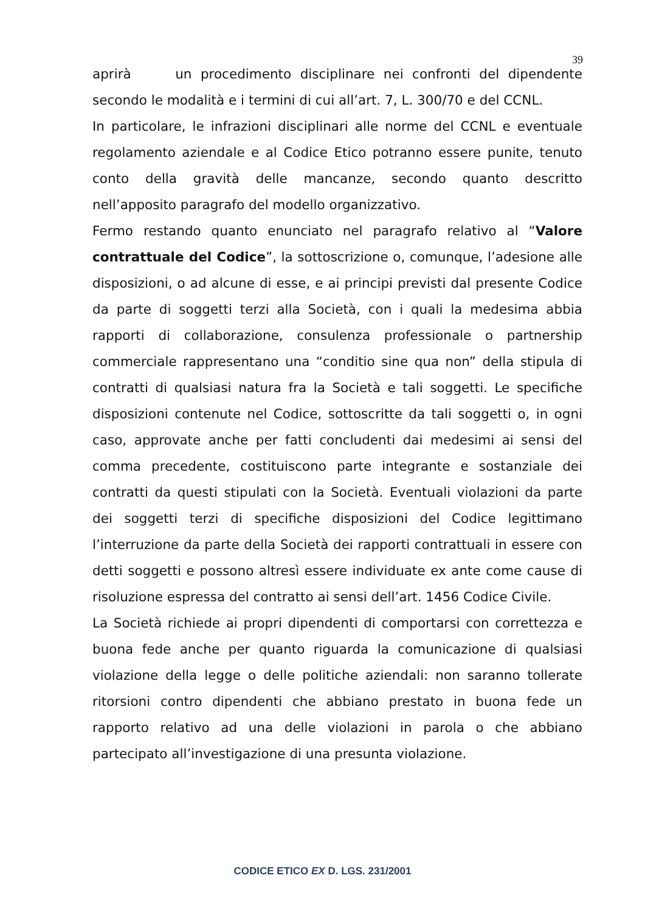39
aprirà un procedimento disciplinare nei confronti del dipendente secondo le modalità e i termini di cui all’art. 7, L. 300/70 e del CCNL.
In particolare, le infrazioni disciplinari alle norme del CCNL e eventuale regolamento aziendale e al Codice Etico potranno essere punite, tenuto conto della gravità delle mancanze, secondo quanto descritto nell’apposito paragrafo del modello organizzativo.
Fermo restando quanto enunciato nel paragrafo relativo al “Valore contrattuale del Codice”, la sottoscrizione o, comunque, l’adesione alle disposizioni, o ad alcune di esse, e ai principi previsti dal presente Codice da parte di soggetti terzi alla Società, con i quali la medesima abbia rapporti di collaborazione, consulenza professionale o partnership commerciale rappresentano una “conditio sine qua non” della stipula di contratti di qualsiasi natura fra la Società e tali soggetti. Le specifiche disposizioni contenute nel Codice, sottoscritte da tali soggetti o, in ogni caso, approvate anche per fatti concludenti dai medesimi ai sensi del comma precedente, costituiscono parte integrante e sostanziale dei contratti da questi stipulati con la Società. Eventuali violazioni da parte dei soggetti terzi di specifiche disposizioni del Codice legittimano l’interruzione da parte della Società dei rapporti contrattuali in essere con detti soggetti e possono altresì essere individuate ex ante come cause di risoluzione espressa del contratto ai sensi dell’art. 1456 Codice Civile.
La Società richiede ai propri dipendenti di comportarsi con correttezza e buona fede anche per quanto riguarda la comunicazione di qualsiasi violazione della legge o delle politiche aziendali: non saranno tollerate ritorsioni contro dipendenti che abbiano prestato in buona fede un rapporto relativo ad una delle violazioni in parola o che abbiano partecipato all’investigazione di una presunta violazione.
CODICE ETICO EX D. LGS. 231/2001